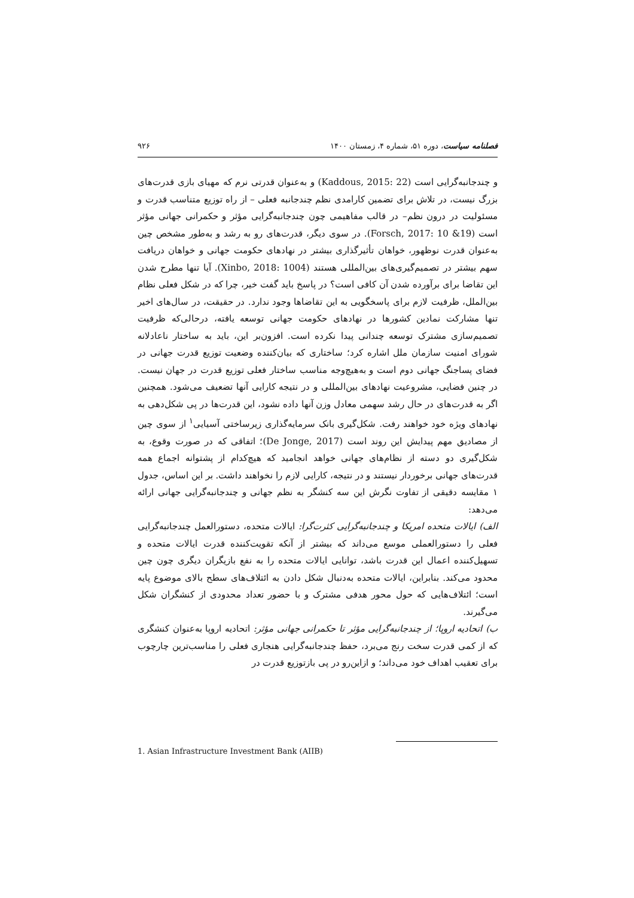فصلنامه سیاست، دوره ۵۱، شماره ۴، زمستان ۱۴۰۰ ۹۲۶
و چندجانبه‌گرایی است (Kaddous, 2015: 22) و به‌عنوان قدرتی نرم که مهیای بازی قدرت‌های بزرگ نیست، در تلاش برای تضمین کارامدی نظم چندجانبه فعلی – از راه توزیع متناسب قدرت و مسئولیت در درون نظم– در قالب مفاهیمی چون چندجانبه‌گرایی مؤثر و حکمرانی جهانی مؤثر است (Forsch, 2017: 10 &19). در سوی دیگر، قدرت‌های رو به رشد و به‌طور مشخص چین به‌عنوان قدرت نوظهور، خواهان تأثیرگذاری بیشتر در نهادهای حکومت جهانی و خواهان دریافت سهم بیشتر در تصمیم‌گیری‌های بین‌المللی هستند (Xinbo, 2018: 1004). آیا تنها مطرح شدن این تقاضا برای برآورده شدن آن کافی است؟ در پاسخ باید گفت خیر، چرا که در شکل فعلی نظام بین‌الملل، ظرفیت لازم برای پاسخگویی به این تقاضاها وجود ندارد. در حقیقت، در سال‌های اخیر تنها مشارکت نمادین کشورها در نهادهای حکومت جهانی توسعه یافته، درحالی‌که ظرفیت تصمیم‌سازی مشترک توسعه چندانی پیدا نکرده است. افزون‌بر این، باید به ساختار ناعادلانه شورای امنیت سازمان ملل اشاره کرد؛ ساختاری که بیان‌کننده وضعیت توزیع قدرت جهانی در فضای پساجنگ جهانی دوم است و به‌هیچ‌وجه مناسب ساختار فعلی توزیع قدرت در جهان نیست. در چنین فضایی، مشروعیت نهادهای بین‌المللی و در نتیجه کارایی آنها تضعیف می‌شود. همچنین اگر به قدرت‌های در حال رشد سهمی معادل وزن آنها داده نشود، این قدرت‌ها در پی شکل‌دهی به نهادهای ویژه خود خواهند رفت. شکل‌گیری بانک سرمایه‌گذاری زیرساختی آسیایی<sup>۱</sup> از سوی چین از مصادیق مهم پیدایش این روند است (De Jonge, 2017)؛ اتفاقی که در صورت وقوع، به شکل‌گیری دو دسته از نظام‌های جهانی خواهد انجامید که هیچ‌کدام از پشتوانه اجماع همه قدرت‌های جهانی برخوردار نیستند و در نتیجه، کارایی لازم را نخواهند داشت. بر این اساس، جدول ۱ مقایسه دقیقی از تفاوت نگرش این سه کنشگر به نظم جهانی و چندجانبه‌گرایی جهانی ارائه می‌دهد:
الف) ایالات متحده امریکا و چندجانبه‌گرایی کثرت‌گرا: ایالات متحده، دستورالعمل چندجانبه‌گرایی فعلی را دستورالعملی موسع می‌داند که بیشتر از آنکه تقویت‌کننده قدرت ایالات متحده و تسهیل‌کننده اعمال این قدرت باشد، توانایی ایالات متحده را به نفع بازیگران دیگری چون چین محدود می‌کند. بنابراین، ایالات متحده به‌دنبال شکل دادن به ائتلاف‌های سطح بالای موضوع پایه است؛ ائتلاف‌هایی که حول محور هدفی مشترک و با حضور تعداد محدودی از کنشگران شکل می‌گیرند.
ب) اتحادیه اروپا؛ از چندجانبه‌گرایی مؤثر تا حکمرانی جهانی مؤثر: اتحادیه اروپا به‌عنوان کنشگری که از کمی قدرت سخت رنج می‌برد، حفظ چندجانبه‌گرایی هنجاری فعلی را مناسب‌ترین چارچوب برای تعقیب اهداف خود می‌داند؛ و ازاین‌رو در پی بازتوزیع قدرت در
1. Asian Infrastructure Investment Bank (AIIB)